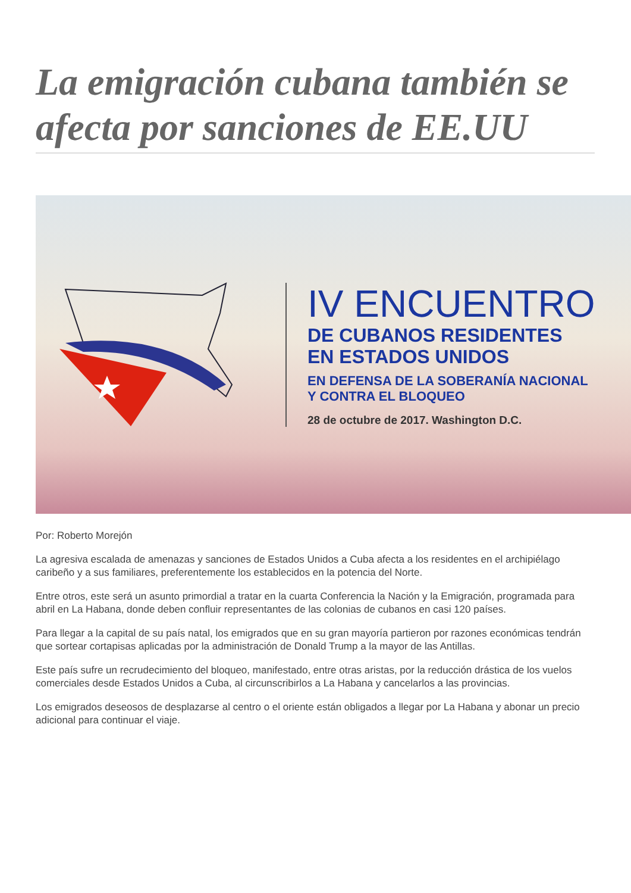La emigración cubana también se afecta por sanciones de EE.UU
IV ENCUENTRO
DE CUBANOS RESIDENTES
EN ESTADOS UNIDOS
EN DEFENSA DE LA SOBERANÍA NACIONAL
Y CONTRA EL BLOQUEO
28 de octubre de 2017. Washington D.C.
Por: Roberto Morejón
La agresiva escalada de amenazas y sanciones de Estados Unidos a Cuba afecta a los residentes en el archipiélago caribeño y a sus familiares, preferentemente los establecidos en la potencia del Norte.
Entre otros, este será un asunto primordial a tratar en la cuarta Conferencia la Nación y la Emigración, programada para abril en La Habana, donde deben confluir representantes de las colonias de cubanos en casi 120 países.
Para llegar a la capital de su país natal, los emigrados que en su gran mayoría partieron por razones económicas tendrán que sortear cortapisas aplicadas por la administración de Donald Trump a la mayor de las Antillas.
Este país sufre un recrudecimiento del bloqueo, manifestado, entre otras aristas, por la reducción drástica de los vuelos comerciales desde Estados Unidos a Cuba, al circunscribirlos a La Habana y cancelarlos a las provincias.
Los emigrados deseosos de desplazarse al centro o el oriente están obligados a llegar por La Habana y abonar un precio adicional para continuar el viaje.